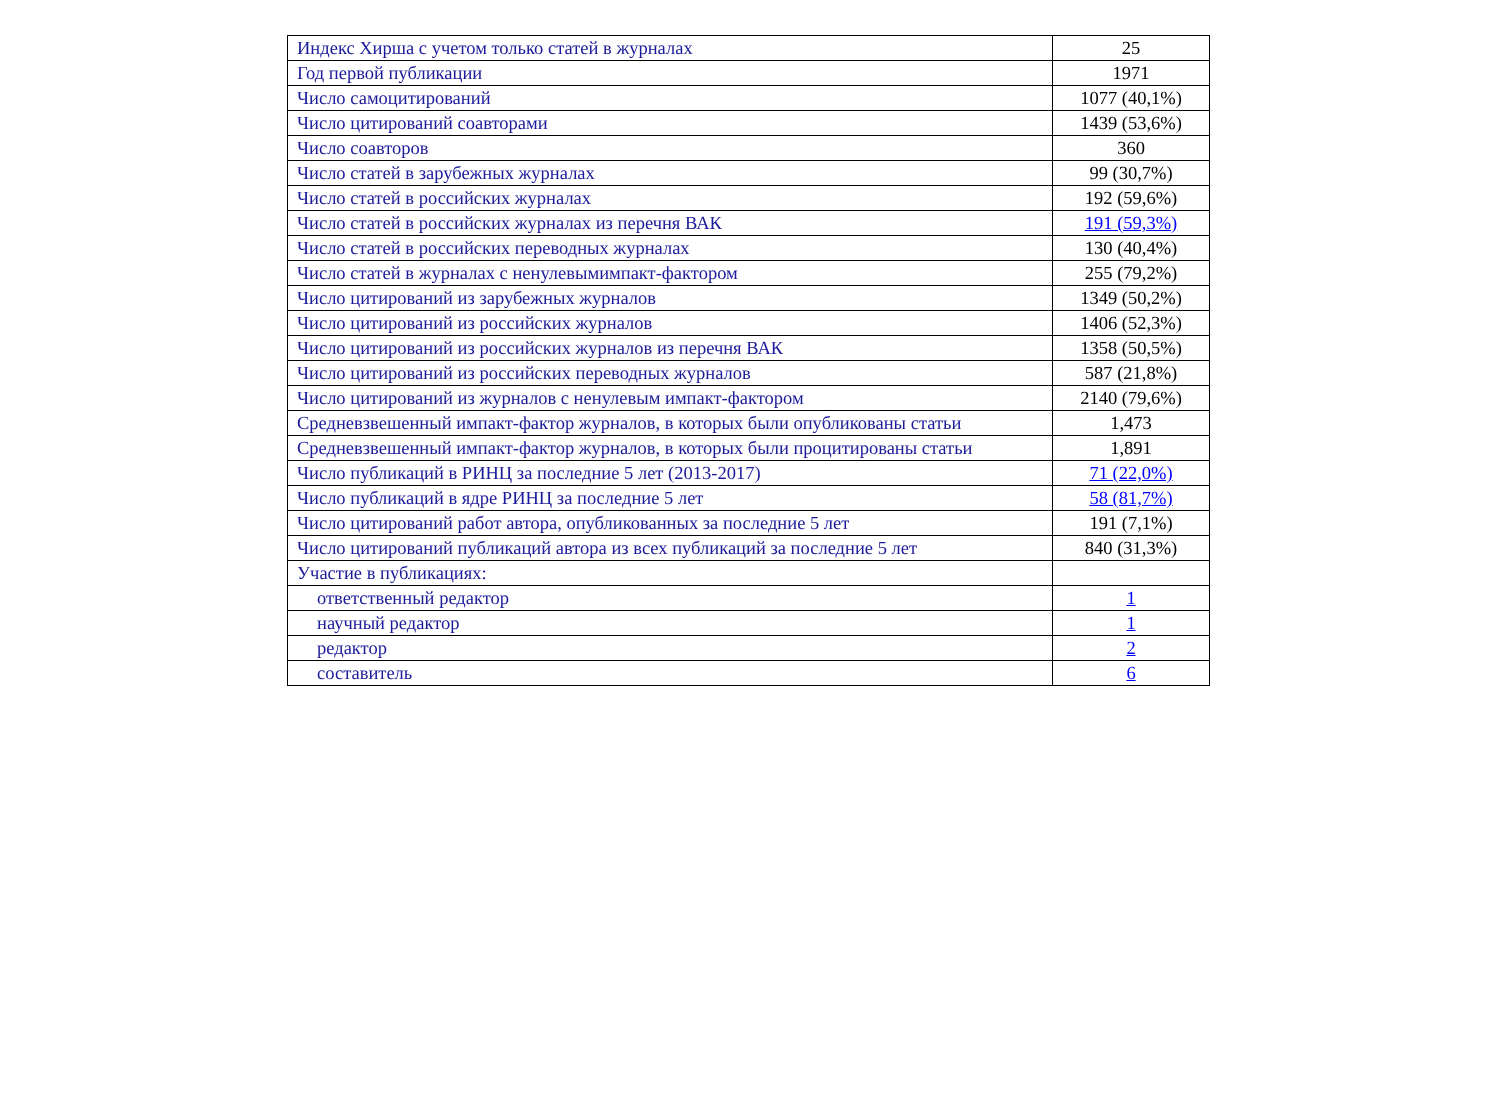| Индекс Хирша с учетом только статей в журналах | 25 |
| Год первой публикации | 1971 |
| Число самоцитирований | 1077 (40,1%) |
| Число цитирований соавторами | 1439 (53,6%) |
| Число соавторов | 360 |
| Число статей в зарубежных журналах | 99 (30,7%) |
| Число статей в российских журналах | 192 (59,6%) |
| Число статей в российских журналах из перечня ВАК | 191 (59,3%) |
| Число статей в российских переводных журналах | 130 (40,4%) |
| Число статей в журналах с ненулевымимпакт-фактором | 255 (79,2%) |
| Число цитирований из зарубежных журналов | 1349 (50,2%) |
| Число цитирований из российских журналов | 1406 (52,3%) |
| Число цитирований из российских журналов из перечня ВАК | 1358 (50,5%) |
| Число цитирований из российских переводных журналов | 587 (21,8%) |
| Число цитирований из журналов с ненулевым импакт-фактором | 2140 (79,6%) |
| Средневзвешенный импакт-фактор журналов, в которых были опубликованы статьи | 1,473 |
| Средневзвешенный импакт-фактор журналов, в которых были процитированы статьи | 1,891 |
| Число публикаций в РИНЦ за последние 5 лет (2013-2017) | 71 (22,0%) |
| Число публикаций в ядре РИНЦ за последние 5 лет | 58 (81,7%) |
| Число цитирований работ автора, опубликованных за последние 5 лет | 191 (7,1%) |
| Число цитирований публикаций автора из всех публикаций за последние 5 лет | 840 (31,3%) |
| Участие в публикациях: | |
| ответственный редактор | 1 |
| научный редактор | 1 |
| редактор | 2 |
| составитель | 6 |